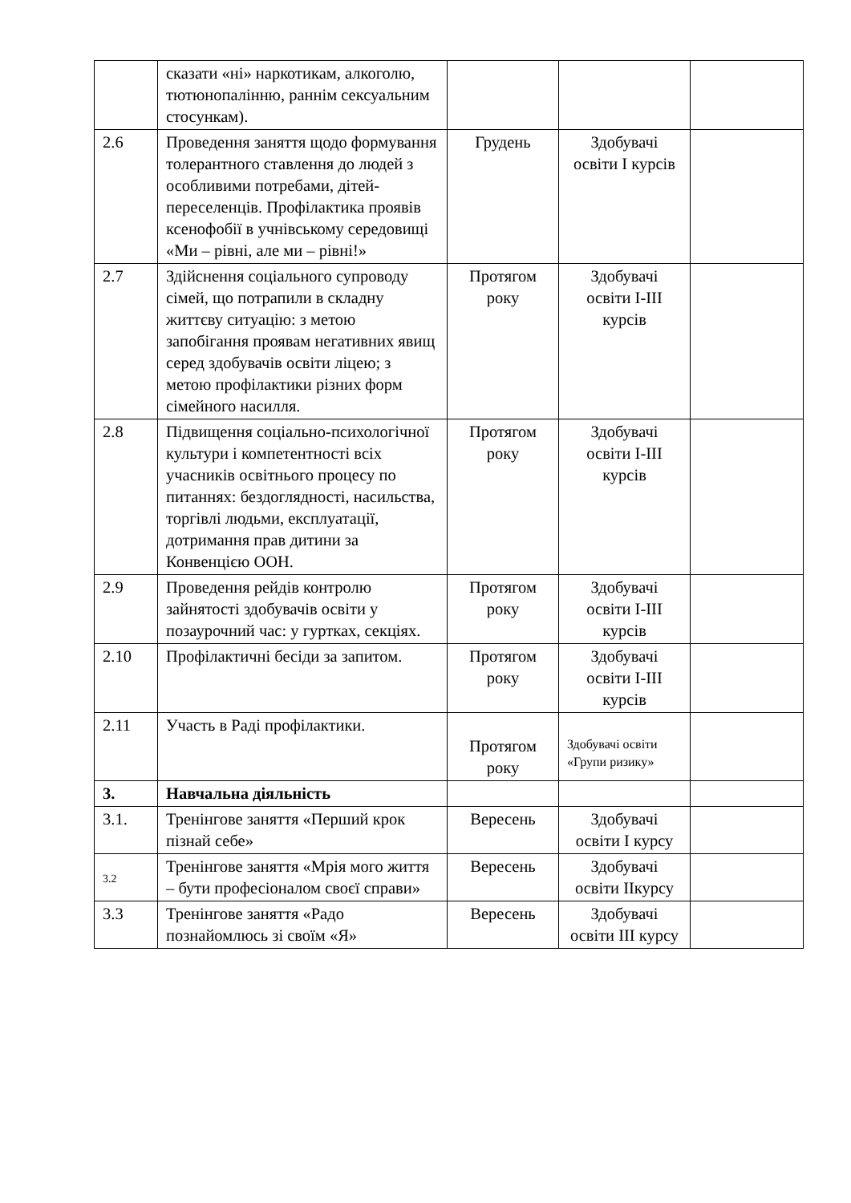| | сказати «ні» наркотикам, алкоголю, тютюнопалінню, раннім сексуальним стосункам). | | | |
| 2.6 | Проведення заняття щодо формування толерантного ставлення до людей з особливими потребами, дітей-переселенців. Профілактика проявів ксенофобії в учнівському середовищі «Ми – рівні, але ми – рівні!» | Грудень | Здобувачі освіти І курсів | |
| 2.7 | Здійснення соціального супроводу сімей, що потрапили в складну життєву ситуацію: з метою запобігання проявам негативних явищ серед здобувачів освіти ліцею; з метою профілактики різних форм сімейного насилля. | Протягом року | Здобувачі освіти І-ІІІ курсів | |
| 2.8 | Підвищення соціально-психологічної культури і компетентності всіх учасників освітнього процесу по питаннях: бездоглядності, насильства, торгівлі людьми, експлуатації, дотримання прав дитини за Конвенцією ООН. | Протягом року | Здобувачі освіти І-ІІІ курсів | |
| 2.9 | Проведення рейдів контролю зайнятості здобувачів освіти у позаурочний час: у гуртках, секціях. | Протягом року | Здобувачі освіти І-ІІІ курсів | |
| 2.10 | Профілактичні бесіди за запитом. | Протягом року | Здобувачі освіти І-ІІІ курсів | |
| 2.11 | Участь в Раді профілактики. | Протягом року | Здобувачі освіти «Групи ризику» | |
| 3. | Навчальна діяльність | | | |
| 3.1. | Тренінгове заняття «Перший крок пізнай себе» | Вересень | Здобувачі освіти І курсу | |
| 3.2 | Тренінгове заняття «Мрія мого життя – бути професіоналом своєї справи» | Вересень | Здобувачі освіти ІІкурсу | |
| 3.3 | Тренінгове заняття «Радо познайомлюсь зі своїм «Я» | Вересень | Здобувачі освіти ІІІ курсу | |